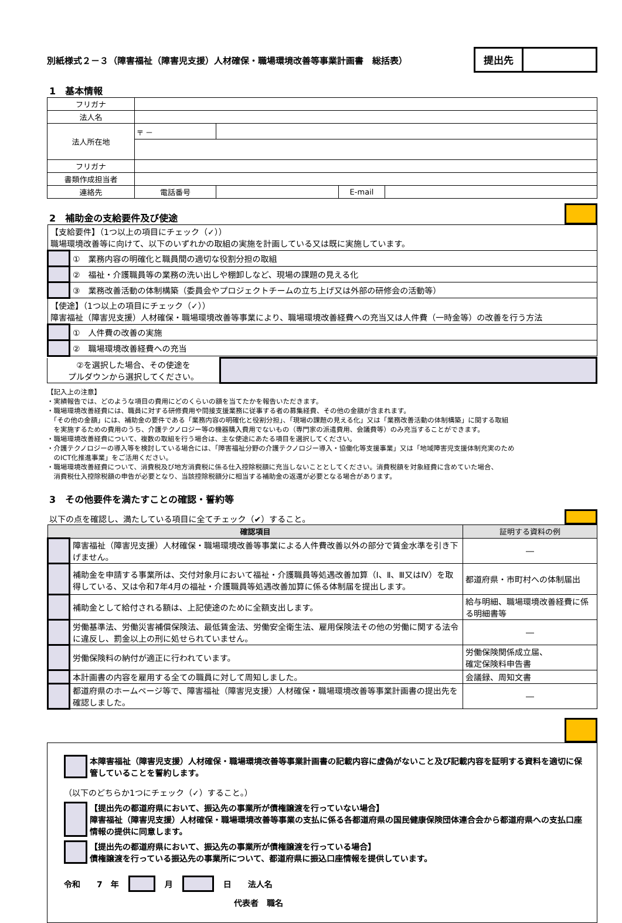別紙様式２－３（障害福祉（障害児支援）人材確保・職場環境改善等事業計画書　総括表）
提出先
1　基本情報
| フリガナ | | | | |
| 法人名 | | | | |
| 法人所在地 | 〒 － | | | |
| フリガナ | | | | |
| 書類作成担当者 | | | | |
| 連絡先 | 電話番号 | | E-mail | |
2　補助金の支給要件及び使途
| 【支給要件】（1つ以上の項目にチェック（✓）） 職場環境改善等に向けて、以下のいずれかの取組の実施を計画している又は既に実施しています。 | |
| | ① 業務内容の明確化と職員間の適切な役割分担の取組 |
| | ② 福祉・介護職員等の業務の洗い出しや棚卸しなど、現場の課題の見える化 |
| | ③ 業務改善活動の体制構築（委員会やプロジェクトチームの立ち上げ又は外部の研修会の活動等） |
| 【使途】（1つ以上の項目にチェック（✓）） 障害福祉（障害児支援）人材確保・職場環境改善等事業により、職場環境改善経費への充当又は人件費（一時金等）の改善を行う方法 | |
| | ① 人件費の改善の実施 |
| | ② 職場環境改善経費への充当 |
| ②を選択した場合、その使途を プルダウンから選択してください。 | |
【記入上の注意】
・実績報告では、どのような項目の費用にどのくらいの額を当てたかを報告いただきます。
・職場環境改善経費には、職員に対する研修費用や間接支援業務に従事する者の募集経費、その他の金額が含まれます。
　「その他の金額」には、補助金の要件である「業務内容の明確化と役割分担」、「現場の課題の見える化」又は「業務改善活動の体制構築」に関する取組
　を実施するための費用のうち、介護テクノロジー等の機器購入費用でないもの（専門家の派遣費用、会議費等）のみ充当することができます。
・職場環境改善経費について、複数の取組を行う場合は、主な使途にあたる項目を選択してください。
・介護テクノロジーの導入等を検討している場合には、「障害福祉分野の介護テクノロジー導入・協働化等支援事業」又は「地域障害児支援体制充実のため
　のICT化推進事業」をご活用ください。
・職場環境改善経費について、消費税及び地方消費税に係る仕入控除税額に充当しないこととしてください。消費税額を対象経費に含めていた場合、
　消費税仕入控除税額の申告が必要となり、当該控除税額分に相当する補助金の返還が必要となる場合があります。
3　その他要件を満たすことの確認・誓約等
以下の点を確認し、満たしている項目に全てチェック（✔）すること。
| 確認項目 | | 証明する資料の例 |
| --- | --- | --- |
| | 障害福祉（障害児支援）人材確保・職場環境改善等事業による人件費改善以外の部分で賃金水準を引き下げません。 | ― |
| | 補助金を申請する事業所は、交付対象月において福祉・介護職員等処遇改善加算（Ⅰ、Ⅱ、Ⅲ又はⅣ）を取得している、又は令和7年4月の福祉・介護職員等処遇改善加算に係る体制届を提出します。 | 都道府県・市町村への体制届出 |
| | 補助金として給付される額は、上記使途のために全額支出します。 | 給与明細、職場環境改善経費に係る明細書等 |
| | 労働基準法、労働災害補償保険法、最低賃金法、労働安全衛生法、雇用保険法その他の労働に関する法令に違反し、罰金以上の刑に処せられていません。 | ― |
| | 労働保険料の納付が適正に行われています。 | 労働保険関係成立届、 確定保険料申告書 |
| | 本計画書の内容を雇用する全ての職員に対して周知しました。 | 会議録、周知文書 |
| | 都道府県のホームページ等で、障害福祉（障害児支援）人材確保・職場環境改善等事業計画書の提出先を確認しました。 | ― |
本障害福祉（障害児支援）人材確保・職場環境改善等事業計画書の記載内容に虚偽がないこと及び記載内容を証明する資料を適切に保管していることを誓約します。
（以下のどちらか1つにチェック（✓）すること。）
【提出先の都道府県において、振込先の事業所が債権譲渡を行っていない場合】
障害福祉（障害児支援）人材確保・職場環境改善等事業の支払に係る各都道府県の国民健康保険団体連合会から都道府県への支払口座情報の提供に同意します。
【提出先の都道府県において、振込先の事業所が債権譲渡を行っている場合】
債権譲渡を行っている振込先の事業所について、都道府県に振込口座情報を提供しています。
令和　　7　年 月 日　　法人名
代表者　職名